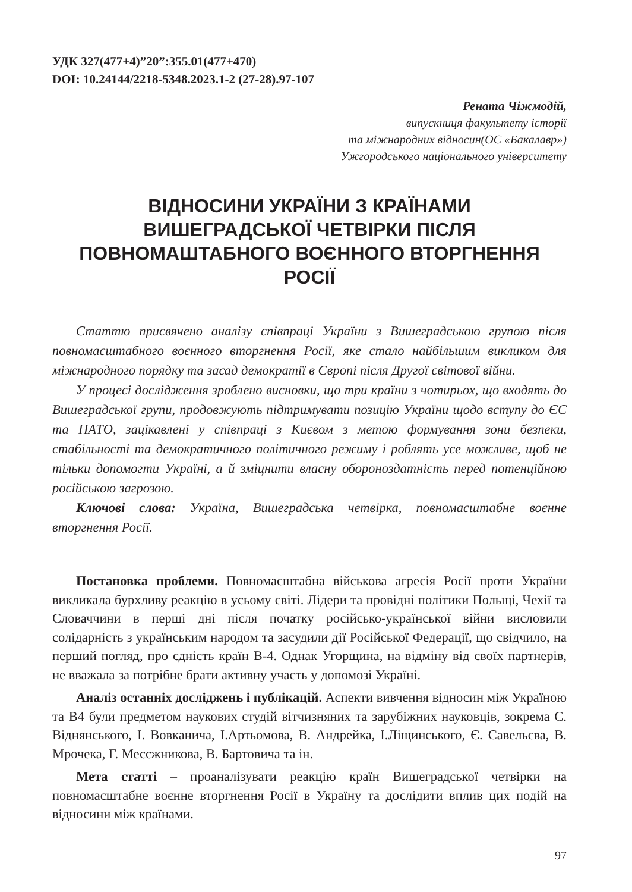УДК 327(477+4)”20”:355.01(477+470)
DOI: 10.24144/2218-5348.2023.1-2 (27-28).97-107
Рената Чіжмодій,
випускниця факультету історії
та міжнародних відносин(ОС «Бакалавр»)
Ужгородського національного університету
ВІДНОСИНИ УКРАЇНИ З КРАЇНАМИ ВИШЕГРАДСЬКОЇ ЧЕТВІРКИ ПІСЛЯ ПОВНОМАШТАБНОГО ВОЄННОГО ВТОРГНЕННЯ РОСІЇ
Статтю присвячено аналізу співпраці України з Вишеградською групою після повномасштабного воєнного вторгнення Росії, яке стало найбільшим викликом для міжнародного порядку та засад демократії в Європі після Другої світової війни.
У процесі дослідження зроблено висновки, що три країни з чотирьох, що входять до Вишеградської групи, продовжують підтримувати позицію України щодо вступу до ЄС та НАТО, зацікавлені у співпраці з Києвом з метою формування зони безпеки, стабільності та демократичного політичного режиму і роблять усе можливе, щоб не тільки допомогти Україні, а й зміцнити власну обороноздатність перед потенційною російською загрозою.
Ключові слова: Україна, Вишеградська четвірка, повномасштабне воєнне вторгнення Росії.
Постановка проблеми. Повномасштабна військова агресія Росії проти України викликала бурхливу реакцію в усьому світі. Лідери та провідні політики Польщі, Чехії та Словаччини в перші дні після початку російсько-української війни висловили солідарність з українським народом та засудили дії Російської Федерації, що свідчило, на перший погляд, про єдність країн В-4. Однак Угорщина, на відміну від своїх партнерів, не вважала за потрібне брати активну участь у допомозі Україні.
Аналіз останніх досліджень і публікацій. Аспекти вивчення відносин між Україною та В4 були предметом наукових студій вітчизняних та зарубіжних науковців, зокрема С. Віднянського, І. Вовканича, І.Артьомова, В. Андрейка, І.Ліщинського, Є. Савельєва, В. Мрочека, Г. Месєжникова, В. Бартовича та ін.
Мета статті – проаналізувати реакцію країн Вишеградської четвірки на повномасштабне воєнне вторгнення Росії в Україну та дослідити вплив цих подій на відносини між країнами.
97